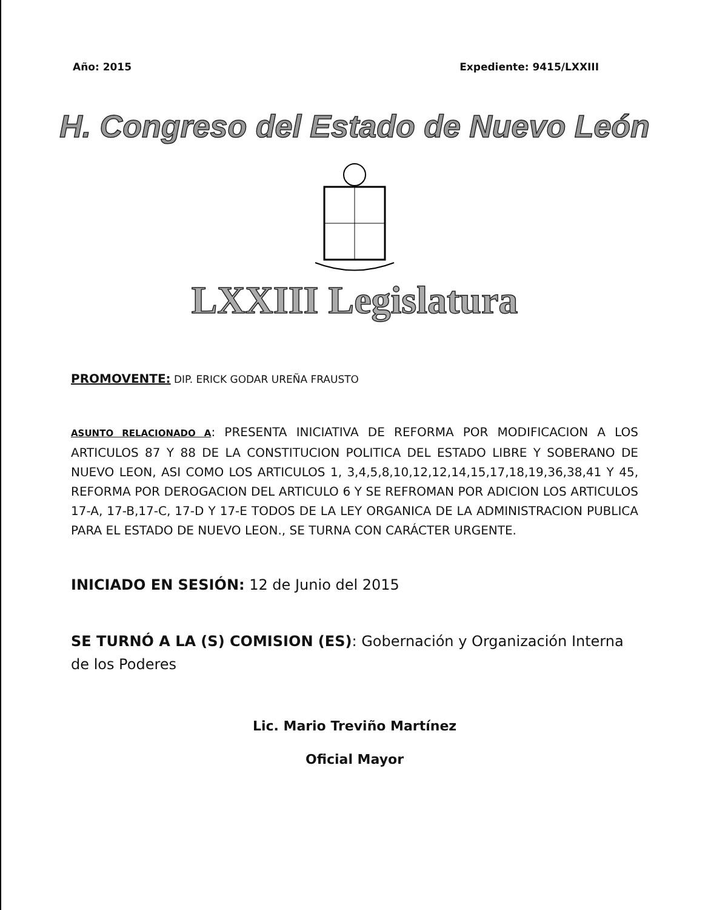Año: 2015 Expediente: 9415/LXXIII
H. Congreso del Estado de Nuevo León
LXXIII Legislatura
PROMOVENTE: DIP. ERICK GODAR UREÑA FRAUSTO
ASUNTO RELACIONADO A: PRESENTA INICIATIVA DE REFORMA POR MODIFICACION A LOS ARTICULOS 87 Y 88 DE LA CONSTITUCION POLITICA DEL ESTADO LIBRE Y SOBERANO DE NUEVO LEON, ASI COMO LOS ARTICULOS 1, 3,4,5,8,10,12,12,14,15,17,18,19,36,38,41 Y 45, REFORMA POR DEROGACION DEL ARTICULO 6 Y SE REFROMAN POR ADICION LOS ARTICULOS 17-A, 17-B,17-C, 17-D Y 17-E TODOS DE LA LEY ORGANICA DE LA ADMINISTRACION PUBLICA PARA EL ESTADO DE NUEVO LEON., SE TURNA CON CARÁCTER URGENTE.
INICIADO EN SESIÓN: 12 de Junio del 2015
SE TURNÓ A LA (S) COMISION (ES): Gobernación y Organización Interna de los Poderes
Lic. Mario Treviño Martínez
Oficial Mayor